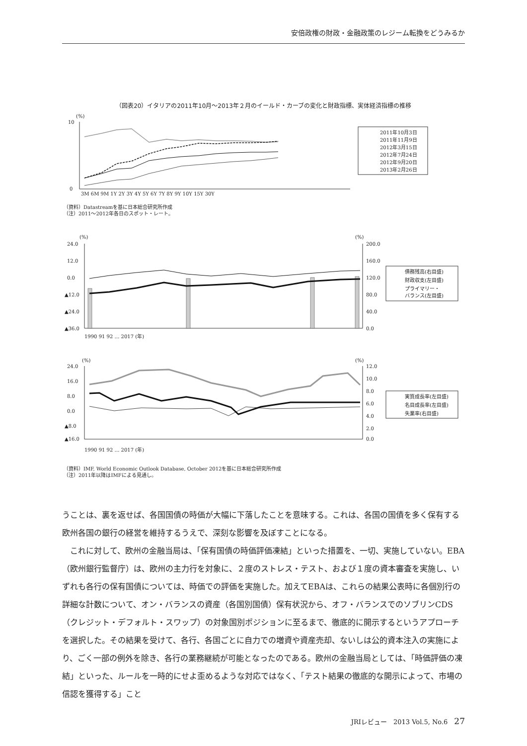安倍政権の財政・金融政策のレジーム転換をどうみるか
（図表20）イタリアの2011年10月～2013年２月のイールド・カーブの変化と財政指標、実体経済指標の推移
(%)
10
0
3M 6M 9M 1Y 2Y 3Y 4Y 5Y 6Y 7Y 8Y 9Y 10Y 15Y 30Y
2011年10月3日
2011年11月9日
2012年3月15日
2012年7月24日
2012年9月20日
2013年2月26日
（資料）Datastreamを基に日本総合研究所作成
（注）2011～2012年各日のスポット・レート。
(%)
(%)
24.0
12.0
0.0
▲12.0
▲24.0
▲36.0
200.0
160.0
120.0
80.0
40.0
0.0
1990 91 92 … 2017 (年)
債務残高(右目盛)
財政収支(左目盛)
プライマリー・
バランス(左目盛)
(%)
(%)
24.0
16.0
8.0
0.0
▲8.0
▲16.0
12.0
10.0
8.0
6.0
4.0
2.0
0.0
1990 91 92 … 2017 (年)
実質成長率(左目盛)
名目成長率(左目盛)
失業率(右目盛)
（資料）IMF, World Economic Outlook Database, October 2012を基に日本総合研究所作成
（注）2011年以降はIMFによる見通し。
うことは、裏を返せば、各国国債の時価が大幅に下落したことを意味する。これは、各国の国債を多く保有する欧州各国の銀行の経営を維持するうえで、深刻な影響を及ぼすことになる。
　これに対して、欧州の金融当局は、「保有国債の時価評価凍結」といった措置を、一切、実施していない。EBA（欧州銀行監督庁）は、欧州の主力行を対象に、２度のストレス・テスト、および１度の資本審査を実施し、いずれも各行の保有国債については、時価での評価を実施した。加えてEBAは、これらの結果公表時に各個別行の詳細な計数について、オン・バランスの資産（各国別国債）保有状況から、オフ・バランスでのソブリンCDS（クレジット・デフォルト・スワップ）の対象国別ポジションに至るまで、徹底的に開示するというアプローチを選択した。その結果を受けて、各行、各国ごとに自力での増資や資産売却、ないしは公的資本注入の実施により、ごく一部の例外を除き、各行の業務継続が可能となったのである。欧州の金融当局としては、「時価評価の凍結」といった、ルールを一時的にせよ歪めるような対応ではなく、「テスト結果の徹底的な開示によって、市場の信認を獲得する」こと
JRIレビュー　2013 Vol.5, No.6　27